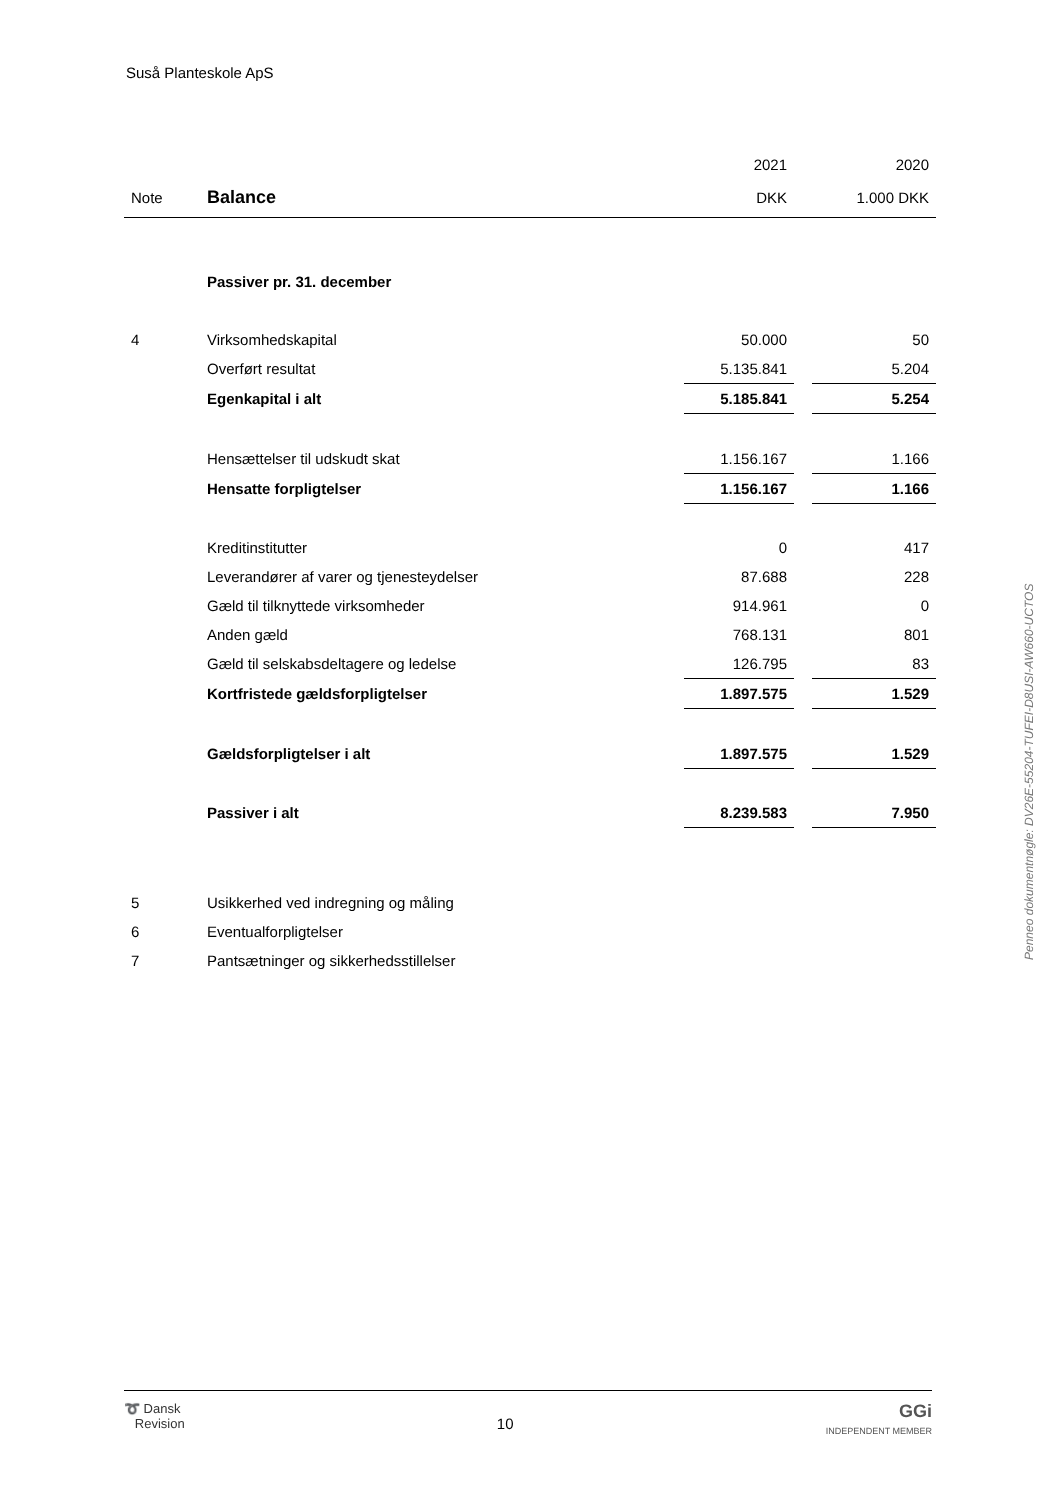Suså Planteskole ApS
| | | 2021 | | 2020 |
| Note | Balance | DKK | | 1.000 DKK |
| | Passiver pr. 31. december | | | |
| 4 | Virksomhedskapital | 50.000 | | 50 |
| | Overført resultat | 5.135.841 | | 5.204 |
| | Egenkapital i alt | 5.185.841 | | 5.254 |
| | Hensættelser til udskudt skat | 1.156.167 | | 1.166 |
| | Hensatte forpligtelser | 1.156.167 | | 1.166 |
| | Kreditinstitutter | 0 | | 417 |
| | Leverandører af varer og tjenesteydelser | 87.688 | | 228 |
| | Gæld til tilknyttede virksomheder | 914.961 | | 0 |
| | Anden gæld | 768.131 | | 801 |
| | Gæld til selskabsdeltagere og ledelse | 126.795 | | 83 |
| | Kortfristede gældsforpligtelser | 1.897.575 | | 1.529 |
| | Gældsforpligtelser i alt | 1.897.575 | | 1.529 |
| | Passiver i alt | 8.239.583 | | 7.950 |
| 5 | Usikkerhed ved indregning og måling | | | |
| 6 | Eventualforpligtelser | | | |
| 7 | Pantsætninger og sikkerhedsstillelser | | | |
Penneo dokumentnøgle: DV26E-55204-TUFEI-D8USI-AW660-UCTOS
➰ Dansk
Revision
10
GGi
INDEPENDENT MEMBER